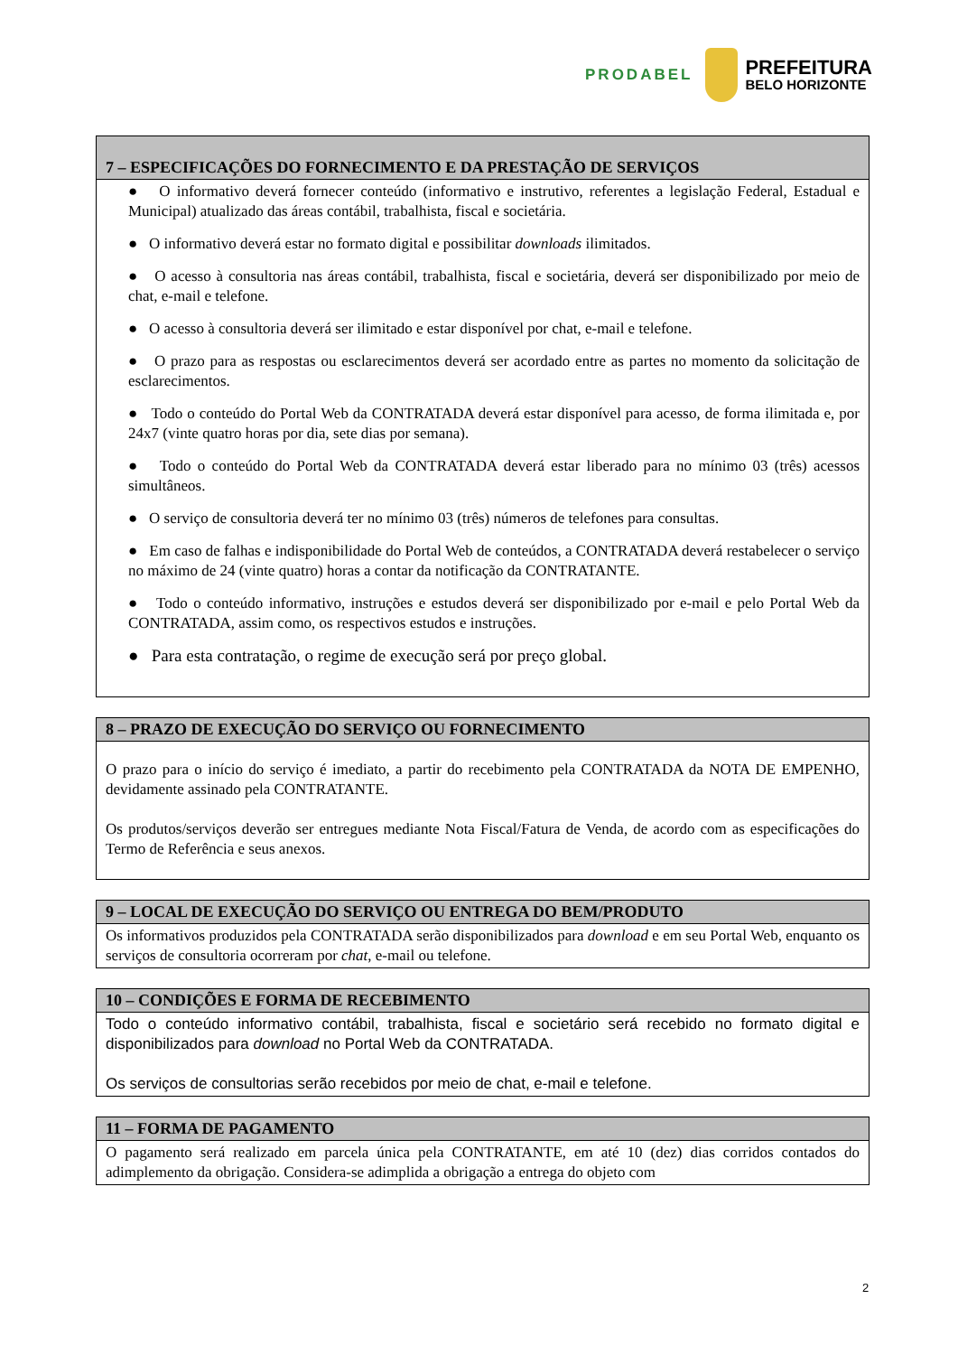PRODABEL
PREFEITURA
BELO HORIZONTE
| 7 – ESPECIFICAÇÕES DO FORNECIMENTO E DA PRESTAÇÃO DE SERVIÇOS |
| --- |
| ● O informativo deverá fornecer conteúdo (informativo e instrutivo, referentes a legislação Federal, Estadual e Municipal) atualizado das áreas contábil, trabalhista, fiscal e societária. ● O informativo deverá estar no formato digital e possibilitar downloads ilimitados. ● O acesso à consultoria nas áreas contábil, trabalhista, fiscal e societária, deverá ser disponibilizado por meio de chat, e-mail e telefone. ● O acesso à consultoria deverá ser ilimitado e estar disponível por chat, e-mail e telefone. ● O prazo para as respostas ou esclarecimentos deverá ser acordado entre as partes no momento da solicitação de esclarecimentos. ● Todo o conteúdo do Portal Web da CONTRATADA deverá estar disponível para acesso, de forma ilimitada e, por 24x7 (vinte quatro horas por dia, sete dias por semana). ● Todo o conteúdo do Portal Web da CONTRATADA deverá estar liberado para no mínimo 03 (três) acessos simultâneos. ● O serviço de consultoria deverá ter no mínimo 03 (três) números de telefones para consultas. ● Em caso de falhas e indisponibilidade do Portal Web de conteúdos, a CONTRATADA deverá restabelecer o serviço no máximo de 24 (vinte quatro) horas a contar da notificação da CONTRATANTE. ● Todo o conteúdo informativo, instruções e estudos deverá ser disponibilizado por e-mail e pelo Portal Web da CONTRATADA, assim como, os respectivos estudos e instruções. ● Para esta contratação, o regime de execução será por preço global. |
| 8 – PRAZO DE EXECUÇÃO DO SERVIÇO OU FORNECIMENTO |
| --- |
| O prazo para o início do serviço é imediato, a partir do recebimento pela CONTRATADA da NOTA DE EMPENHO, devidamente assinado pela CONTRATANTE. Os produtos/serviços deverão ser entregues mediante Nota Fiscal/Fatura de Venda, de acordo com as especificações do Termo de Referência e seus anexos. |
| 9 – LOCAL DE EXECUÇÃO DO SERVIÇO OU ENTREGA DO BEM/PRODUTO |
| --- |
| Os informativos produzidos pela CONTRATADA serão disponibilizados para download e em seu Portal Web, enquanto os serviços de consultoria ocorreram por chat , e-mail ou telefone. |
| 10 – CONDIÇÕES E FORMA DE RECEBIMENTO |
| --- |
| Todo o conteúdo informativo contábil, trabalhista, fiscal e societário será recebido no formato digital e disponibilizados para download no Portal Web da CONTRATADA. Os serviços de consultorias serão recebidos por meio de chat, e-mail e telefone. |
| 11 – FORMA DE PAGAMENTO |
| --- |
| O pagamento será realizado em parcela única pela CONTRATANTE, em até 10 (dez) dias corridos contados do adimplemento da obrigação. Considera-se adimplida a obrigação a entrega do objeto com |
2